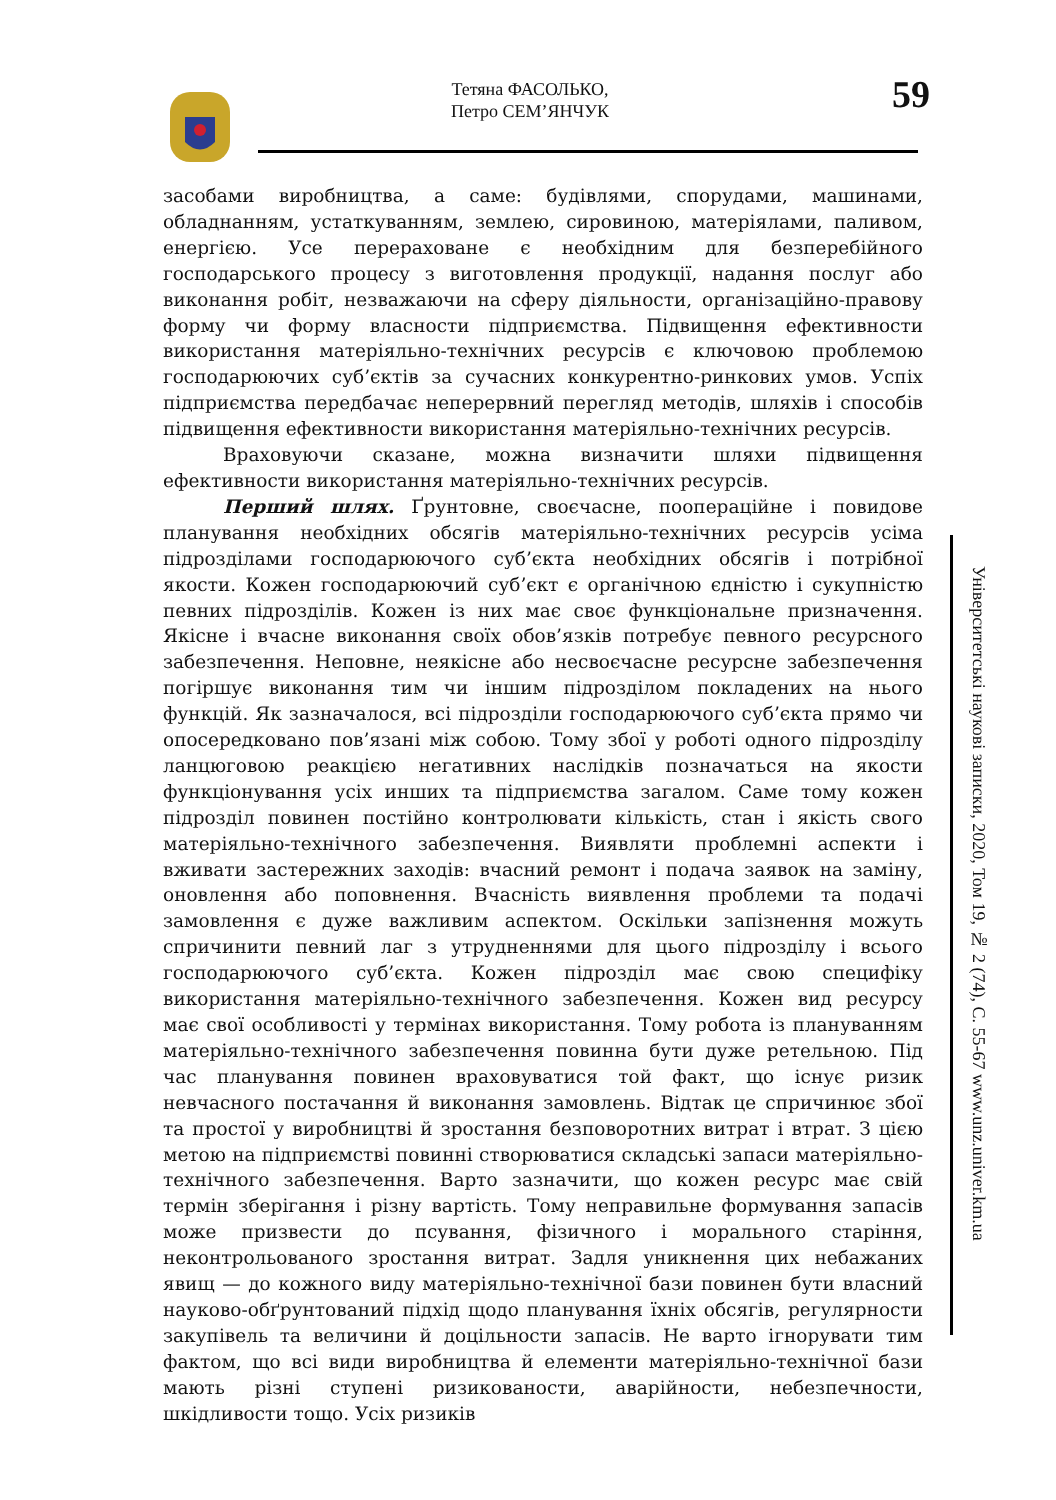Тетяна ФАСОЛЬКО,
Петро СЕМ’ЯНЧУК
59
засобами виробництва, а саме: будівлями, спорудами, машинами, обладнанням, устаткуванням, землею, сировиною, матеріялами, паливом, енергією. Усе перераховане є необхідним для безперебійного господарського процесу з виготовлення продукції, надання послуг або виконання робіт, незважаючи на сферу діяльности, організаційно-правову форму чи форму власности підприємства. Підвищення ефективности використання матеріяльно-технічних ресурсів є ключовою проблемою господарюючих суб’єктів за сучасних конкурентно-ринкових умов. Успіх підприємства передбачає неперервний перегляд методів, шляхів і способів підвищення ефективности використання матеріяльно-технічних ресурсів.
Враховуючи сказане, можна визначити шляхи підвищення ефективности використання матеріяльно-технічних ресурсів.
Перший шлях. Ґрунтовне, своєчасне, поопераційне і повидове планування необхідних обсягів матеріяльно-технічних ресурсів усіма підрозділами господарюючого суб’єкта необхідних обсягів і потрібної якости. Кожен господарюючий суб’єкт є органічною єдністю і сукупністю певних підрозділів. Кожен із них має своє функціональне призначення. Якісне і вчасне виконання своїх обов’язків потребує певного ресурсного забезпечення. Неповне, неякісне або несвоєчасне ресурсне забезпечення погіршує виконання тим чи іншим підрозділом покладених на нього функцій. Як зазначалося, всі підрозділи господарюючого суб’єкта прямо чи опосередковано пов’язані між собою. Тому збої у роботі одного підрозділу ланцюговою реакцією негативних наслідків позначаться на якости функціонування усіх инших та підприємства загалом. Саме тому кожен підрозділ повинен постійно контролювати кількість, стан і якість свого матеріяльно-технічного забезпечення. Виявляти проблемні аспекти і вживати застережних заходів: вчасний ремонт і подача заявок на заміну, оновлення або поповнення. Вчасність виявлення проблеми та подачі замовлення є дуже важливим аспектом. Оскільки запізнення можуть спричинити певний лаг з утрудненнями для цього підрозділу і всього господарюючого суб’єкта. Кожен підрозділ має свою специфіку використання матеріяльно-технічного забезпечення. Кожен вид ресурсу має свої особливості у термінах використання. Тому робота із плануванням матеріяльно-технічного забезпечення повинна бути дуже ретельною. Під час планування повинен враховуватися той факт, що існує ризик невчасного постачання й виконання замовлень. Відтак це спричинює збої та простої у виробництві й зростання безповоротних витрат і втрат. З цією метою на підприємстві повинні створюватися складські запаси матеріяльно-технічного забезпечення. Варто зазначити, що кожен ресурс має свій термін зберігання і різну вартість. Тому неправильне формування запасів може призвести до псування, фізичного і морального старіння, неконтрольованого зростання витрат. Задля уникнення цих небажаних явищ — до кожного виду матеріяльно-технічної бази повинен бути власний науково-обґрунтований підхід щодо планування їхніх обсягів, регулярности закупівель та величини й доцільности запасів. Не варто ігнорувати тим фактом, що всі види виробництва й елементи матеріяльно-технічної бази мають різні ступені ризикованости, аварійности, небезпечности, шкідливости тощо. Усіх ризиків
Університетські наукові записки, 2020, Том 19, № 2 (74), С. 55-67 www.unz.univer.km.ua